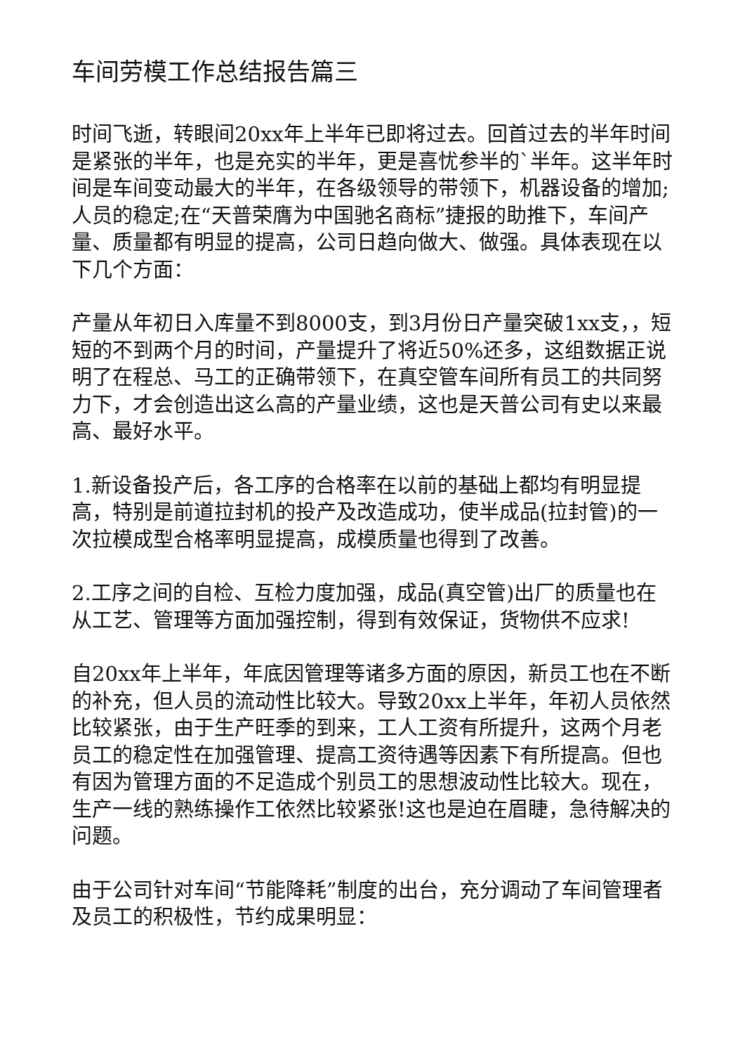车间劳模工作总结报告篇三
时间飞逝，转眼间20xx年上半年已即将过去。回首过去的半年时间是紧张的半年，也是充实的半年，更是喜忧参半的`半年。这半年时间是车间变动最大的半年，在各级领导的带领下，机器设备的增加;人员的稳定;在“天普荣膺为中国驰名商标”捷报的助推下，车间产量、质量都有明显的提高，公司日趋向做大、做强。具体表现在以下几个方面：
产量从年初日入库量不到8000支，到3月份日产量突破1xx支，，短短的不到两个月的时间，产量提升了将近50%还多，这组数据正说明了在程总、马工的正确带领下，在真空管车间所有员工的共同努力下，才会创造出这么高的产量业绩，这也是天普公司有史以来最高、最好水平。
1.新设备投产后，各工序的合格率在以前的基础上都均有明显提高，特别是前道拉封机的投产及改造成功，使半成品(拉封管)的一次拉模成型合格率明显提高，成模质量也得到了改善。
2.工序之间的自检、互检力度加强，成品(真空管)出厂的质量也在从工艺、管理等方面加强控制，得到有效保证，货物供不应求!
自20xx年上半年，年底因管理等诸多方面的原因，新员工也在不断的补充，但人员的流动性比较大。导致20xx上半年，年初人员依然比较紧张，由于生产旺季的到来，工人工资有所提升，这两个月老员工的稳定性在加强管理、提高工资待遇等因素下有所提高。但也有因为管理方面的不足造成个别员工的思想波动性比较大。现在，生产一线的熟练操作工依然比较紧张!这也是迫在眉睫，急待解决的问题。
由于公司针对车间“节能降耗”制度的出台，充分调动了车间管理者及员工的积极性，节约成果明显：